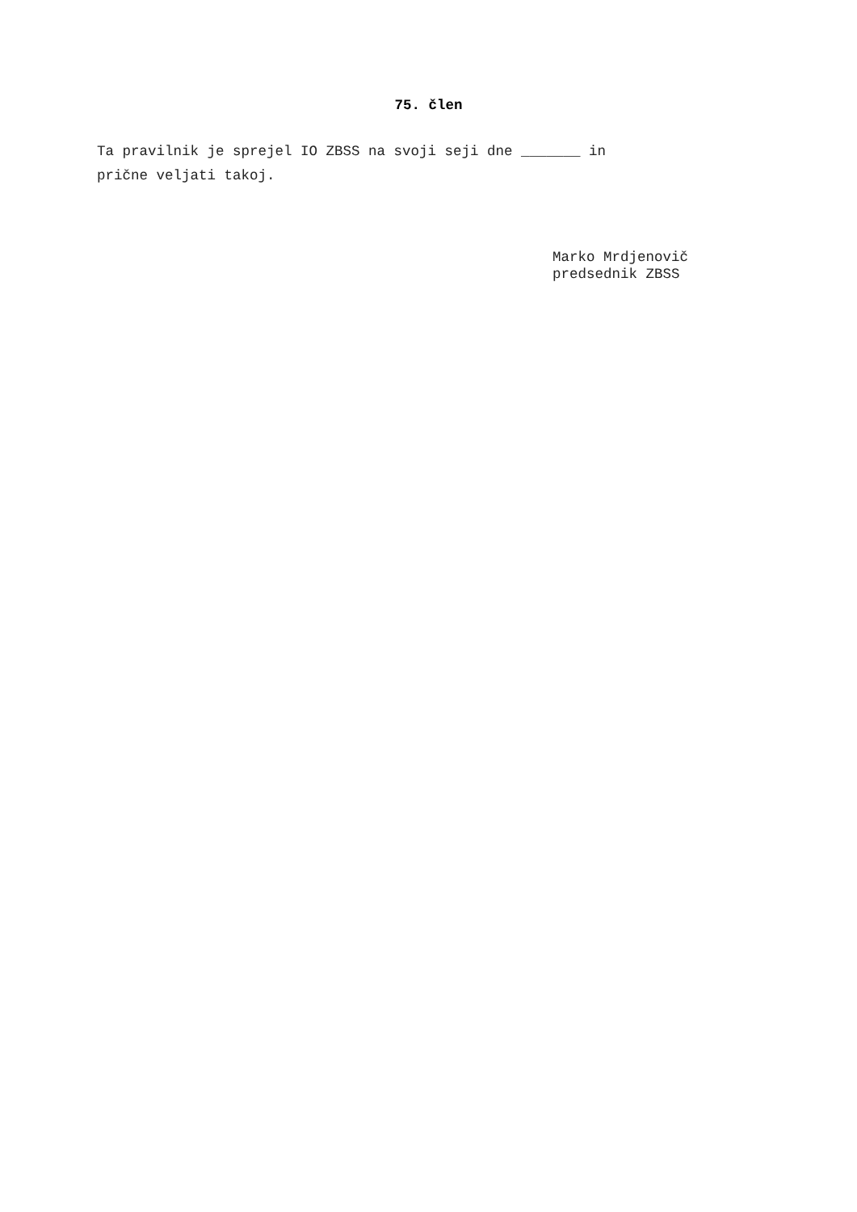75. člen
Ta pravilnik je sprejel IO ZBSS na svoji seji dne _______ in
prične veljati takoj.
Marko Mrdjenovič
predsednik ZBSS